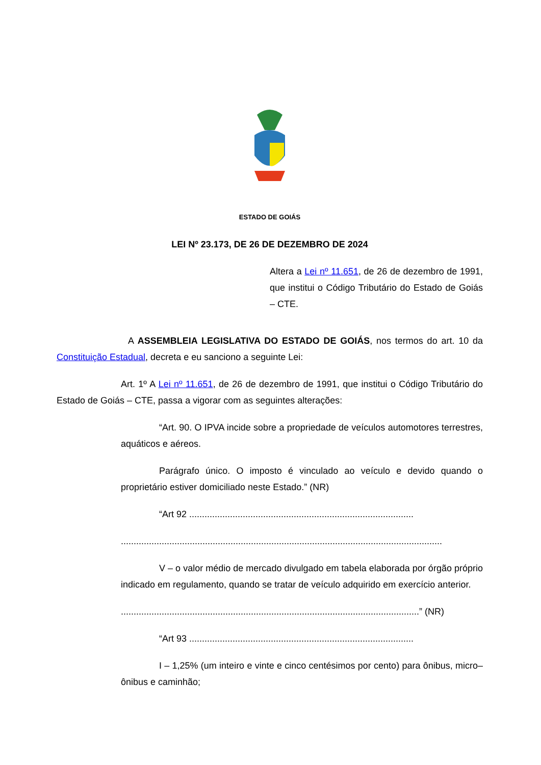ESTADO DE GOIÁS
LEI Nº 23.173, DE 26 DE DEZEMBRO DE 2024
Altera a Lei nº 11.651, de 26 de dezembro de 1991, que institui o Código Tributário do Estado de Goiás – CTE.
A ASSEMBLEIA LEGISLATIVA DO ESTADO DE GOIÁS, nos termos do art. 10 da Constituição Estadual, decreta e eu sanciono a seguinte Lei:
Art. 1º A Lei nº 11.651, de 26 de dezembro de 1991, que institui o Código Tributário do Estado de Goiás – CTE, passa a vigorar com as seguintes alterações:
“Art. 90. O IPVA incide sobre a propriedade de veículos automotores terrestres, aquáticos e aéreos.
Parágrafo único. O imposto é vinculado ao veículo e devido quando o proprietário estiver domiciliado neste Estado.” (NR)
“Art 92 ........................................................................................
..............................................................................................................................
V – o valor médio de mercado divulgado em tabela elaborada por órgão próprio indicado em regulamento, quando se tratar de veículo adquirido em exercício anterior.
.....................................................................................................................” (NR)
“Art 93 ........................................................................................
I – 1,25% (um inteiro e vinte e cinco centésimos por cento) para ônibus, micro– ônibus e caminhão;